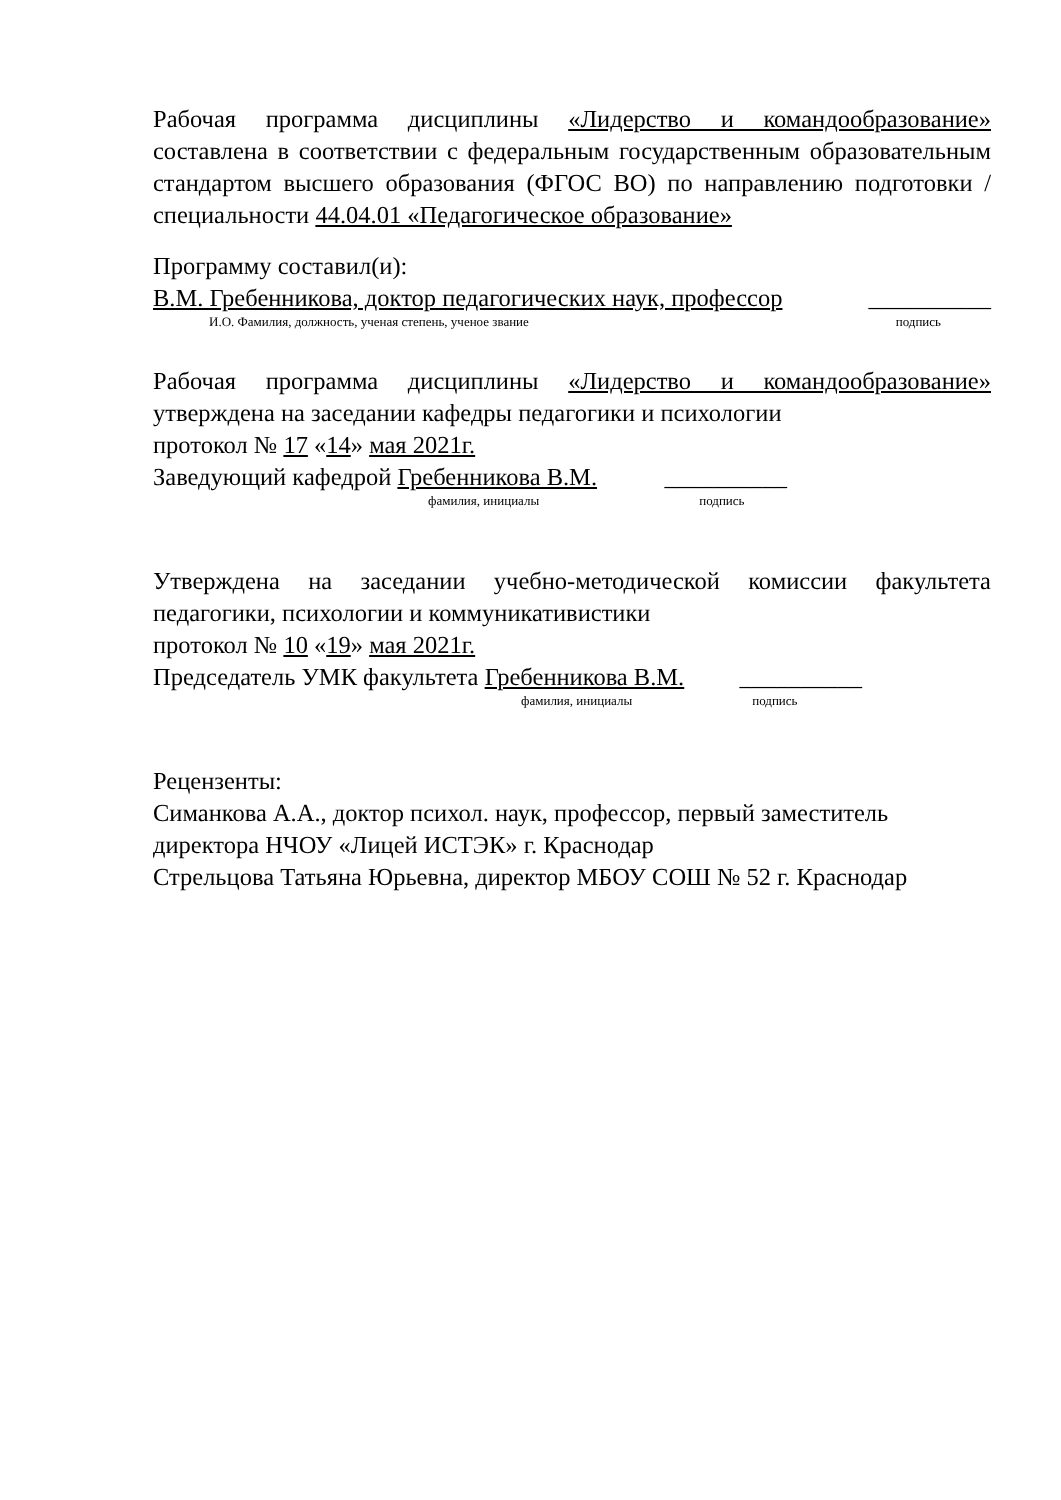Рабочая программа дисциплины «Лидерство и командообразование» составлена в соответствии с федеральным государственным образовательным стандартом высшего образования (ФГОС ВО) по направлению подготовки / специальности 44.04.01 «Педагогическое образование»
Программу составил(и):
В.М. Гребенникова, доктор педагогических наук, профессор __________
И.О. Фамилия, должность, ученая степень, ученое звание подпись
Рабочая программа дисциплины «Лидерство и командообразование»
утверждена на заседании кафедры педагогики и психологии
протокол № 17 «14» мая 2021г.
Заведующий кафедрой Гребенникова В.М. __________
фамилия, инициалы подпись
Утверждена на заседании учебно-методической комиссии факультета
педагогики, психологии и коммуникативистики
протокол № 10 «19» мая 2021г.
Председатель УМК факультета Гребенникова В.М. __________
фамилия, инициалы подпись
Рецензенты:
Симанкова А.А., доктор психол. наук, профессор, первый заместитель
директора НЧОУ «Лицей ИСТЭК» г. Краснодар
Стрельцова Татьяна Юрьевна, директор МБОУ СОШ № 52 г. Краснодар